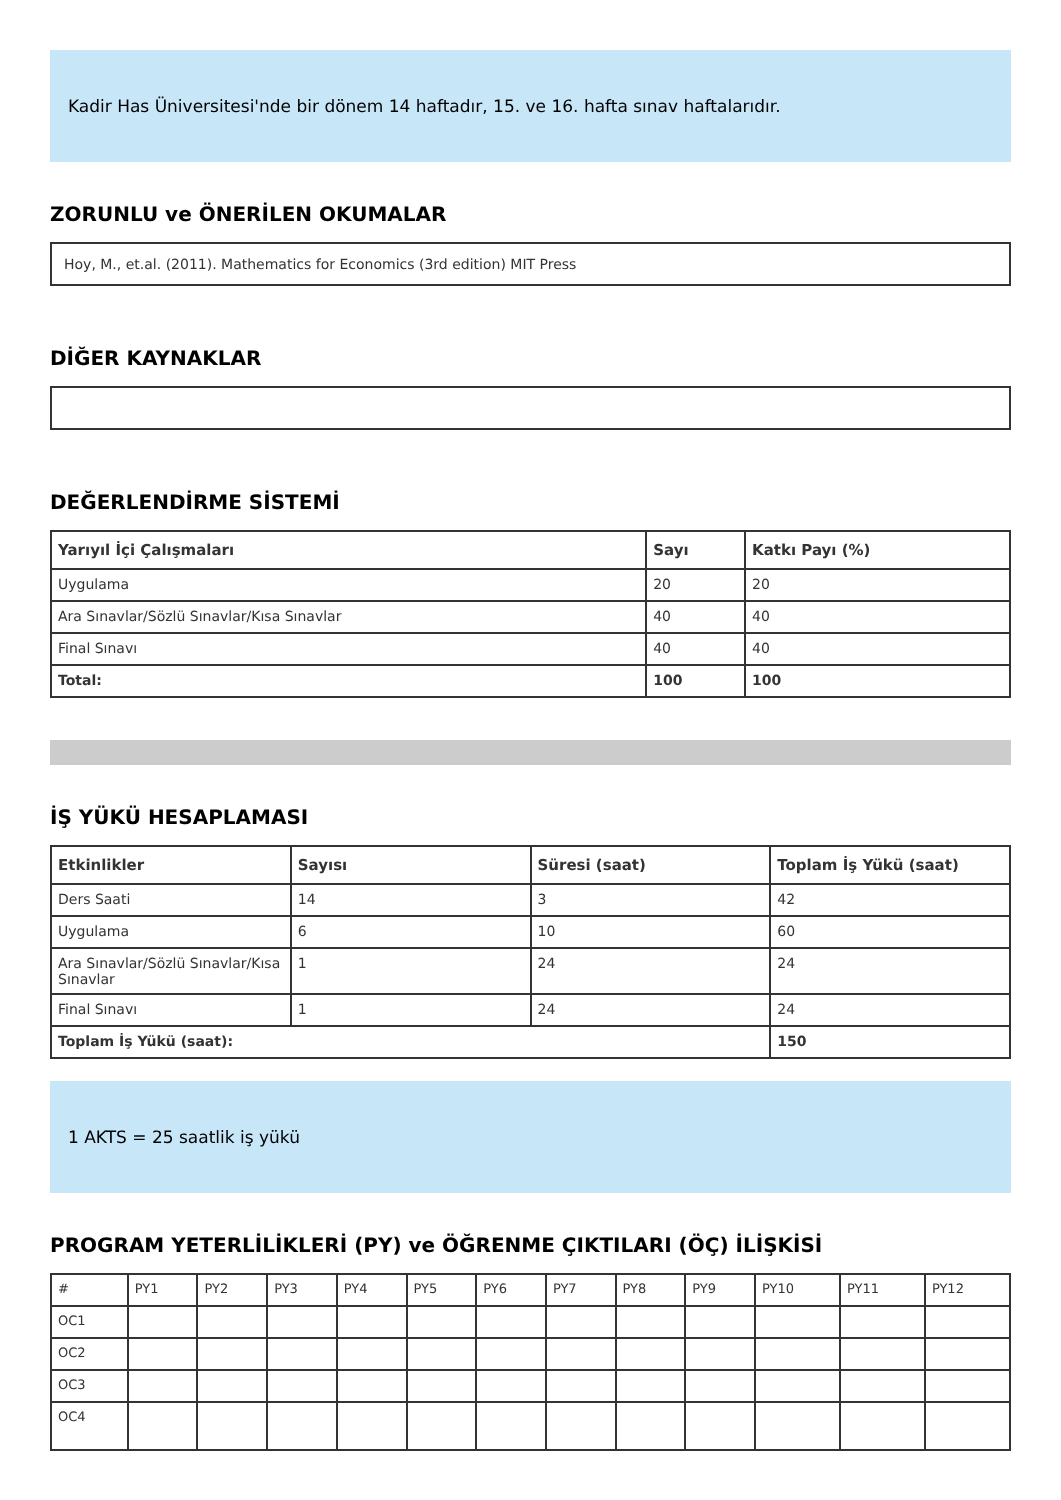Kadir Has Üniversitesi'nde bir dönem 14 haftadır, 15. ve 16. hafta sınav haftalarıdır.
ZORUNLU ve ÖNERİLEN OKUMALAR
Hoy, M., et.al. (2011). Mathematics for Economics (3rd edition) MIT Press
DİĞER KAYNAKLAR
DEĞERLENDİRME SİSTEMİ
| Yarıyıl İçi Çalışmaları | Sayı | Katkı Payı (%) |
| --- | --- | --- |
| Uygulama | 20 | 20 |
| Ara Sınavlar/Sözlü Sınavlar/Kısa Sınavlar | 40 | 40 |
| Final Sınavı | 40 | 40 |
| Total: | 100 | 100 |
İŞ YÜKÜ HESAPLAMASI
| Etkinlikler | Sayısı | Süresi (saat) | Toplam İş Yükü (saat) |
| --- | --- | --- | --- |
| Ders Saati | 14 | 3 | 42 |
| Uygulama | 6 | 10 | 60 |
| Ara Sınavlar/Sözlü Sınavlar/Kısa Sınavlar | 1 | 24 | 24 |
| Final Sınavı | 1 | 24 | 24 |
| Toplam İş Yükü (saat): | | | 150 |
1 AKTS = 25 saatlik iş yükü
PROGRAM YETERLİLİKLERİ (PY) ve ÖĞRENME ÇIKTILARI (ÖÇ) İLİŞKİSİ
| # | PY1 | PY2 | PY3 | PY4 | PY5 | PY6 | PY7 | PY8 | PY9 | PY10 | PY11 | PY12 |
| OC1 | | | | | | | | | | | | |
| OC2 | | | | | | | | | | | | |
| OC3 | | | | | | | | | | | | |
| OC4 | | | | | | | | | | | | |